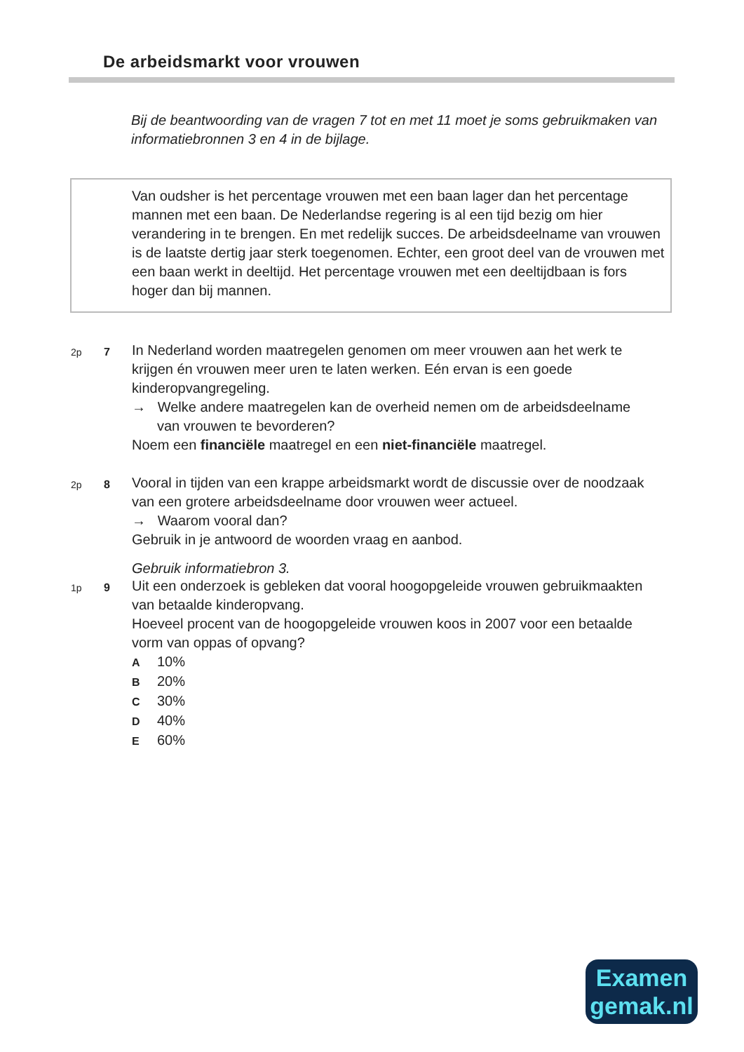De arbeidsmarkt voor vrouwen
Bij de beantwoording van de vragen 7 tot en met 11 moet je soms gebruikmaken van informatiebronnen 3 en 4 in de bijlage.
Van oudsher is het percentage vrouwen met een baan lager dan het percentage mannen met een baan. De Nederlandse regering is al een tijd bezig om hier verandering in te brengen. En met redelijk succes. De arbeidsdeelname van vrouwen is de laatste dertig jaar sterk toegenomen. Echter, een groot deel van de vrouwen met een baan werkt in deeltijd. Het percentage vrouwen met een deeltijdbaan is fors hoger dan bij mannen.
2p 7
In Nederland worden maatregelen genomen om meer vrouwen aan het werk te krijgen én vrouwen meer uren te laten werken. Eén ervan is een goede kinderopvangregeling.
→ Welke andere maatregelen kan de overheid nemen om de arbeidsdeelname van vrouwen te bevorderen?
Noem een financiële maatregel en een niet-financiële maatregel.
2p 8
Vooral in tijden van een krappe arbeidsmarkt wordt de discussie over de noodzaak van een grotere arbeidsdeelname door vrouwen weer actueel.
→ Waarom vooral dan?
Gebruik in je antwoord de woorden vraag en aanbod.
Gebruik informatiebron 3.
1p 9
Uit een onderzoek is gebleken dat vooral hoogopgeleide vrouwen gebruikmaakten van betaalde kinderopvang.
Hoeveel procent van de hoogopgeleide vrouwen koos in 2007 voor een betaalde vorm van oppas of opvang?
A 10%
B 20%
C 30%
D 40%
E 60%
Examen
gemak.nl